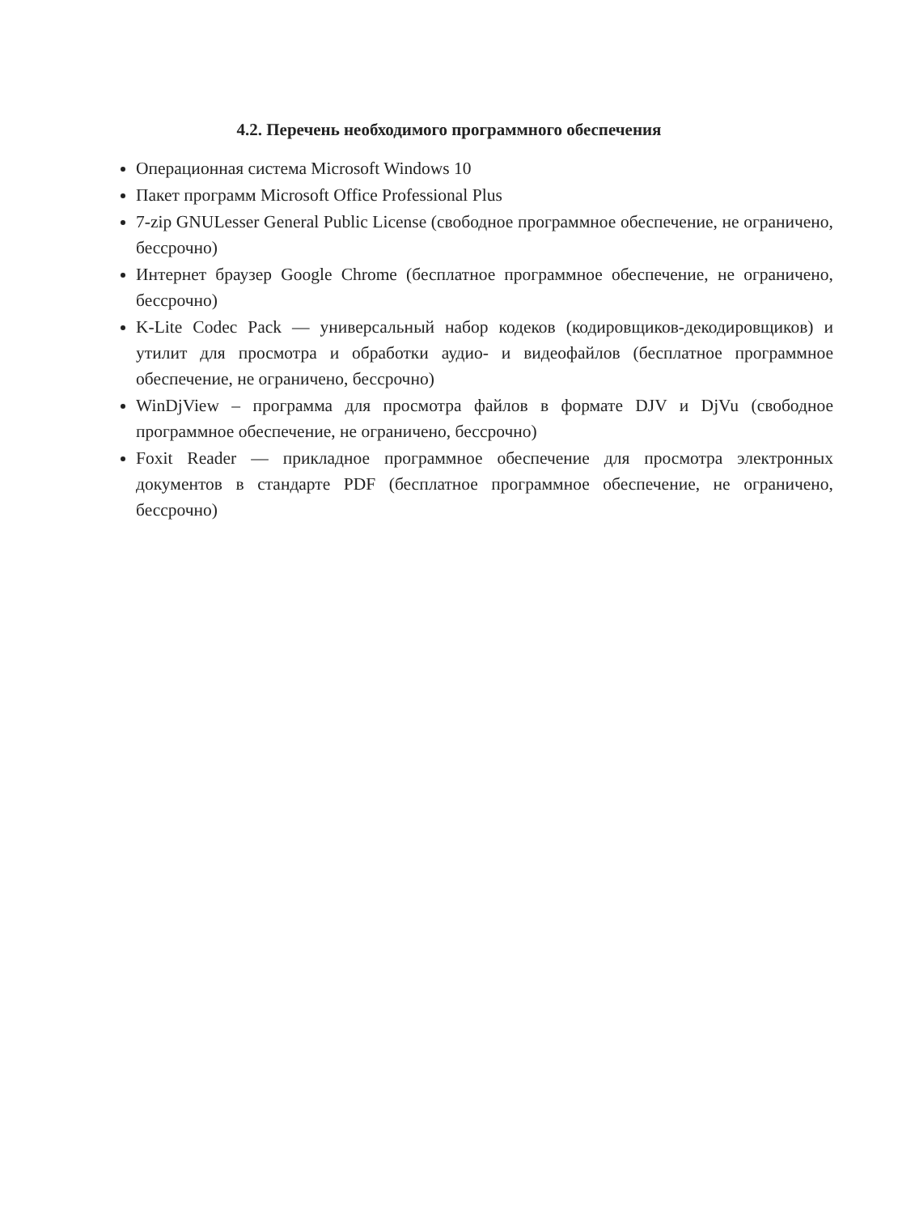4.2. Перечень необходимого программного обеспечения
Операционная система Microsoft Windows 10
Пакет программ Microsoft Office Professional Plus
7-zip GNULesser General Public License (свободное программное обеспечение, не ограничено, бессрочно)
Интернет браузер Google Chrome (бесплатное программное обеспечение, не ограничено, бессрочно)
K-Lite Codec Pack — универсальный набор кодеков (кодировщиков-декодировщиков) и утилит для просмотра и обработки аудио- и видеофайлов (бесплатное программное обеспечение, не ограничено, бессрочно)
WinDjView – программа для просмотра файлов в формате DJV и DjVu (свободное программное обеспечение, не ограничено, бессрочно)
Foxit Reader — прикладное программное обеспечение для просмотра электронных документов в стандарте PDF (бесплатное программное обеспечение, не ограничено, бессрочно)